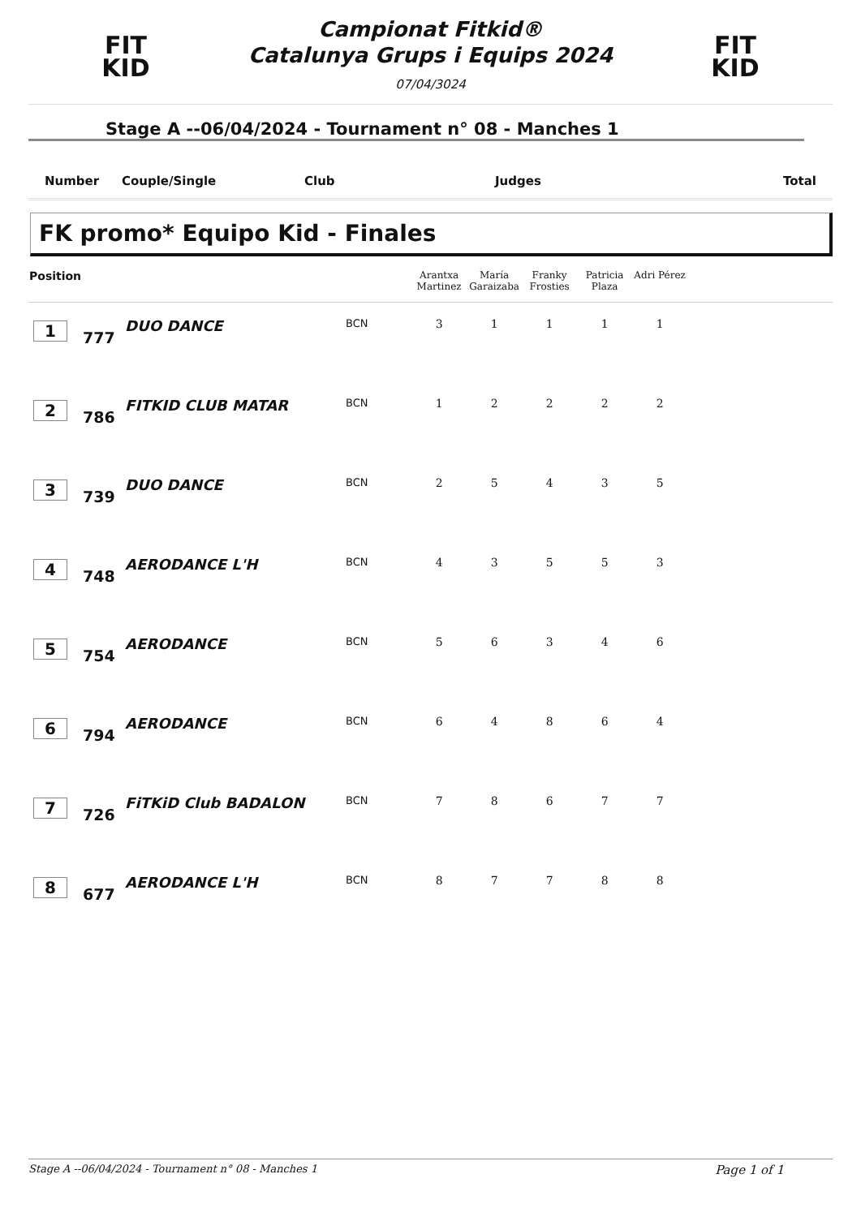FIT
KID
Campionat Fitkid®
Catalunya Grups i Equips 2024
07/04/3024
FIT
KID
Stage A --06/04/2024 - Tournament n° 08 - Manches 1
Number Couple/Single Club Judges Total
FK promo* Equipo Kid - Finales
| Position | | | | Arantxa Martinez | María Garaizaba | Franky Frosties | Patricia Plaza | Adri Pérez | |
| --- | --- | --- | --- | --- | --- | --- | --- | --- | --- |
| 1 | 777 | DUO DANCE | BCN | 3 | 1 | 1 | 1 | 1 | |
| 2 | 786 | FITKID CLUB MATAR | BCN | 1 | 2 | 2 | 2 | 2 | |
| 3 | 739 | DUO DANCE | BCN | 2 | 5 | 4 | 3 | 5 | |
| 4 | 748 | AERODANCE L'H | BCN | 4 | 3 | 5 | 5 | 3 | |
| 5 | 754 | AERODANCE | BCN | 5 | 6 | 3 | 4 | 6 | |
| 6 | 794 | AERODANCE | BCN | 6 | 4 | 8 | 6 | 4 | |
| 7 | 726 | FiTKiD Club BADALON | BCN | 7 | 8 | 6 | 7 | 7 | |
| 8 | 677 | AERODANCE L'H | BCN | 8 | 7 | 7 | 8 | 8 | |
Stage A --06/04/2024 - Tournament n° 08 - Manches 1 Page 1 of 1